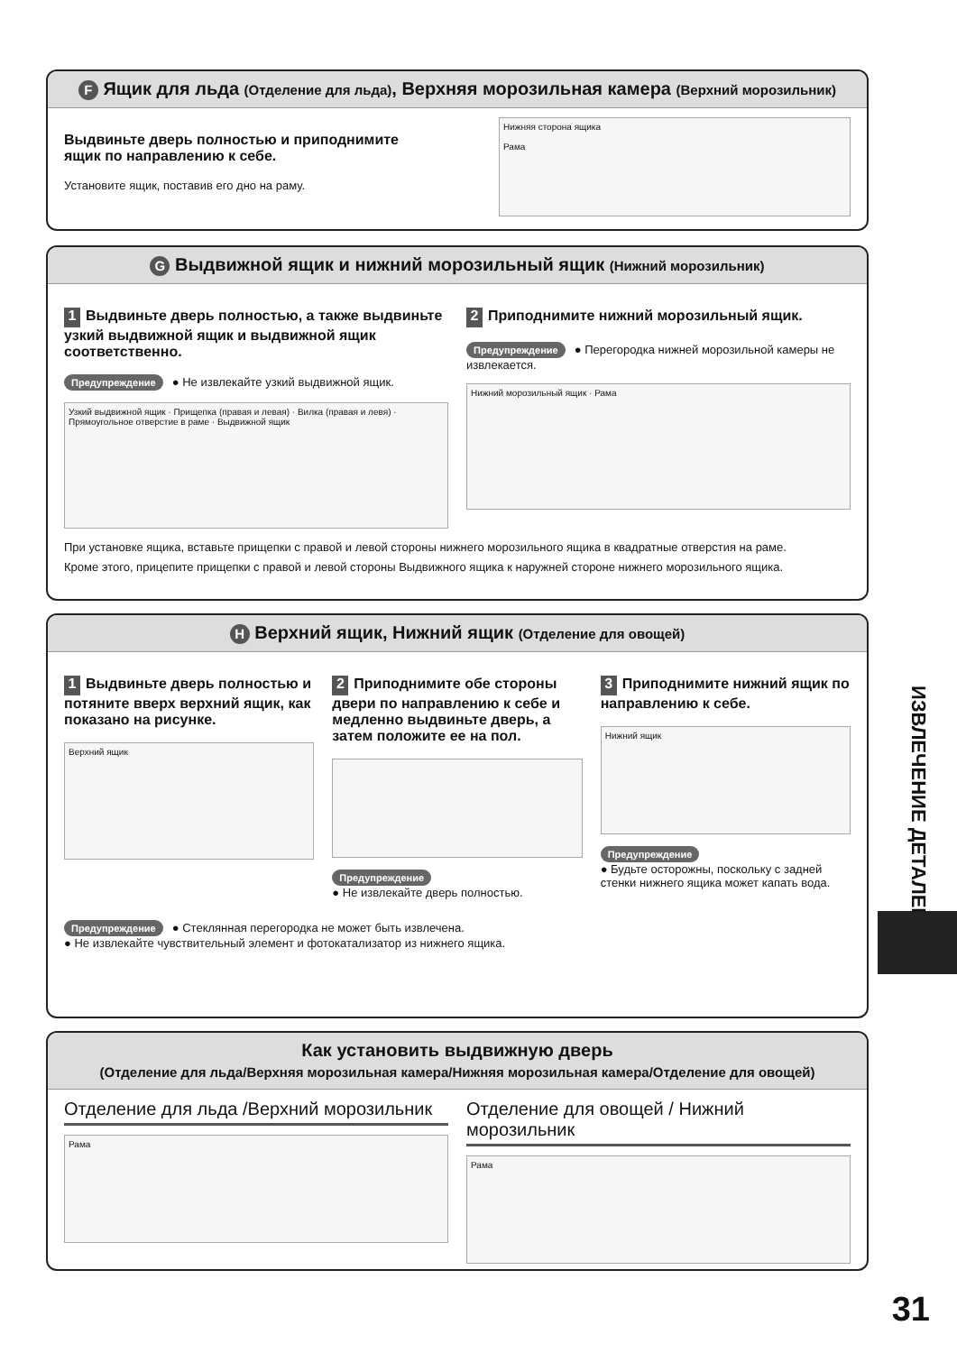F Ящик для льда (Отделение для льда), Верхняя морозильная камера (Верхний морозильник)
Выдвиньте дверь полностью и приподнимите
ящик по направлению к себе.
Установите ящик, поставив его дно на раму.
Нижняя сторона ящика
Рама
G Выдвижной ящик и нижний морозильный ящик (Нижний морозильник)
1 Выдвиньте дверь полностью, а также выдвиньте узкий выдвижной ящик и выдвижной ящик соответственно.
Предупреждение ● Не извлекайте узкий выдвижной ящик.
Узкий выдвижной ящик · Прищепка (правая и левая) · Вилка (правая и левя) · Прямоугольное отверстие в раме · Выдвижной ящик
2 Приподнимите нижний морозильный ящик.
Предупреждение ● Перегородка нижней морозильной камеры не извлекается.
Нижний морозильный ящик · Рама
При установке ящика, вставьте прищепки с правой и левой стороны нижнего морозильного ящика в квадратные отверстия на раме.
Кроме этого, прицепите прищепки с правой и левой стороны Выдвижного ящика к наружней стороне нижнего морозильного ящика.
H Верхний ящик, Нижний ящик (Отделение для овощей)
1 Выдвиньте дверь полностью и потяните вверх верхний ящик, как показано на рисунке.
Верхний ящик
2 Приподнимите обе стороны двери по направлению к себе и медленно выдвиньте дверь, а затем положите ее на пол.
Предупреждение
● Не извлекайте дверь полностью.
3 Приподнимите нижний ящик по направлению к себе.
Нижний ящик
Предупреждение
● Будьте осторожны, поскольку с задней стенки нижнего ящика может капать вода.
Предупреждение ● Стеклянная перегородка не может быть извлечена.
● Не извлекайте чувствительный элемент и фотокатализатор из нижнего ящика.
Как установить выдвижную дверь
(Отделение для льда/Верхняя морозильная камера/Нижняя морозильная камера/Отделение для овощей)
Отделение для льда /Верхний морозильник
Рама
Отделение для овощей / Нижний морозильник
Рама
ИЗВЛЕЧЕНИЕ ДЕТАЛЕЙ
31